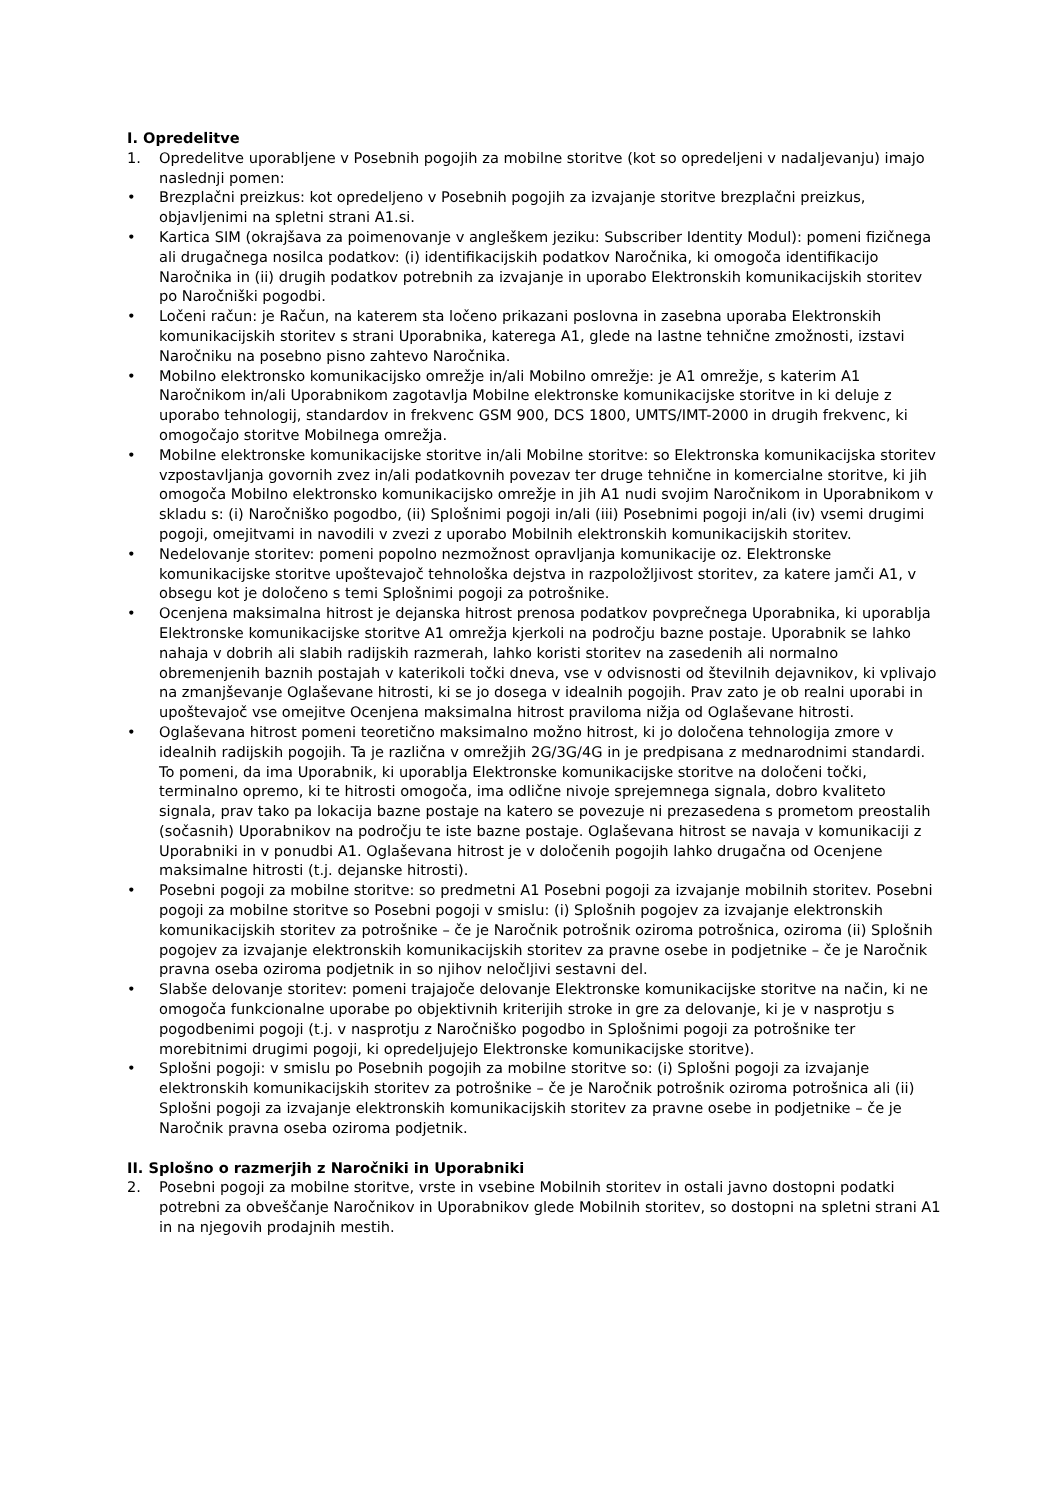I. Opredelitve
1. Opredelitve uporabljene v Posebnih pogojih za mobilne storitve (kot so opredeljeni v nadaljevanju) imajo naslednji pomen:
• Brezplačni preizkus: kot opredeljeno v Posebnih pogojih za izvajanje storitve brezplačni preizkus, objavljenimi na spletni strani A1.si.
• Kartica SIM (okrajšava za poimenovanje v angleškem jeziku: Subscriber Identity Modul): pomeni fizičnega ali drugačnega nosilca podatkov: (i) identifikacijskih podatkov Naročnika, ki omogoča identifikacijo Naročnika in (ii) drugih podatkov potrebnih za izvajanje in uporabo Elektronskih komunikacijskih storitev po Naročniški pogodbi.
• Ločeni račun: je Račun, na katerem sta ločeno prikazani poslovna in zasebna uporaba Elektronskih komunikacijskih storitev s strani Uporabnika, katerega A1, glede na lastne tehnične zmožnosti, izstavi Naročniku na posebno pisno zahtevo Naročnika.
• Mobilno elektronsko komunikacijsko omrežje in/ali Mobilno omrežje: je A1 omrežje, s katerim A1 Naročnikom in/ali Uporabnikom zagotavlja Mobilne elektronske komunikacijske storitve in ki deluje z uporabo tehnologij, standardov in frekvenc GSM 900, DCS 1800, UMTS/IMT-2000 in drugih frekvenc, ki omogočajo storitve Mobilnega omrežja.
• Mobilne elektronske komunikacijske storitve in/ali Mobilne storitve: so Elektronska komunikacijska storitev vzpostavljanja govornih zvez in/ali podatkovnih povezav ter druge tehnične in komercialne storitve, ki jih omogoča Mobilno elektronsko komunikacijsko omrežje in jih A1 nudi svojim Naročnikom in Uporabnikom v skladu s: (i) Naročniško pogodbo, (ii) Splošnimi pogoji in/ali (iii) Posebnimi pogoji in/ali (iv) vsemi drugimi pogoji, omejitvami in navodili v zvezi z uporabo Mobilnih elektronskih komunikacijskih storitev.
• Nedelovanje storitev: pomeni popolno nezmožnost opravljanja komunikacije oz. Elektronske komunikacijske storitve upoštevajoč tehnološka dejstva in razpoložljivost storitev, za katere jamči A1, v obsegu kot je določeno s temi Splošnimi pogoji za potrošnike.
• Ocenjena maksimalna hitrost je dejanska hitrost prenosa podatkov povprečnega Uporabnika, ki uporablja Elektronske komunikacijske storitve A1 omrežja kjerkoli na področju bazne postaje. Uporabnik se lahko nahaja v dobrih ali slabih radijskih razmerah, lahko koristi storitev na zasedenih ali normalno obremenjenih baznih postajah v katerikoli točki dneva, vse v odvisnosti od številnih dejavnikov, ki vplivajo na zmanjševanje Oglaševane hitrosti, ki se jo dosega v idealnih pogojih. Prav zato je ob realni uporabi in upoštevajoč vse omejitve Ocenjena maksimalna hitrost praviloma nižja od Oglaševane hitrosti.
• Oglaševana hitrost pomeni teoretično maksimalno možno hitrost, ki jo določena tehnologija zmore v idealnih radijskih pogojih. Ta je različna v omrežjih 2G/3G/4G in je predpisana z mednarodnimi standardi. To pomeni, da ima Uporabnik, ki uporablja Elektronske komunikacijske storitve na določeni točki, terminalno opremo, ki te hitrosti omogoča, ima odlične nivoje sprejemnega signala, dobro kvaliteto signala, prav tako pa lokacija bazne postaje na katero se povezuje ni prezasedena s prometom preostalih (sočasnih) Uporabnikov na področju te iste bazne postaje. Oglaševana hitrost se navaja v komunikaciji z Uporabniki in v ponudbi A1. Oglaševana hitrost je v določenih pogojih lahko drugačna od Ocenjene maksimalne hitrosti (t.j. dejanske hitrosti).
• Posebni pogoji za mobilne storitve: so predmetni A1 Posebni pogoji za izvajanje mobilnih storitev. Posebni pogoji za mobilne storitve so Posebni pogoji v smislu: (i) Splošnih pogojev za izvajanje elektronskih komunikacijskih storitev za potrošnike – če je Naročnik potrošnik oziroma potrošnica, oziroma (ii) Splošnih pogojev za izvajanje elektronskih komunikacijskih storitev za pravne osebe in podjetnike – če je Naročnik pravna oseba oziroma podjetnik in so njihov neločljivi sestavni del.
• Slabše delovanje storitev: pomeni trajajoče delovanje Elektronske komunikacijske storitve na način, ki ne omogoča funkcionalne uporabe po objektivnih kriterijih stroke in gre za delovanje, ki je v nasprotju s pogodbenimi pogoji (t.j. v nasprotju z Naročniško pogodbo in Splošnimi pogoji za potrošnike ter morebitnimi drugimi pogoji, ki opredeljujejo Elektronske komunikacijske storitve).
• Splošni pogoji: v smislu po Posebnih pogojih za mobilne storitve so: (i) Splošni pogoji za izvajanje elektronskih komunikacijskih storitev za potrošnike – če je Naročnik potrošnik oziroma potrošnica ali (ii) Splošni pogoji za izvajanje elektronskih komunikacijskih storitev za pravne osebe in podjetnike – če je Naročnik pravna oseba oziroma podjetnik.
II. Splošno o razmerjih z Naročniki in Uporabniki
2. Posebni pogoji za mobilne storitve, vrste in vsebine Mobilnih storitev in ostali javno dostopni podatki potrebni za obveščanje Naročnikov in Uporabnikov glede Mobilnih storitev, so dostopni na spletni strani A1 in na njegovih prodajnih mestih.